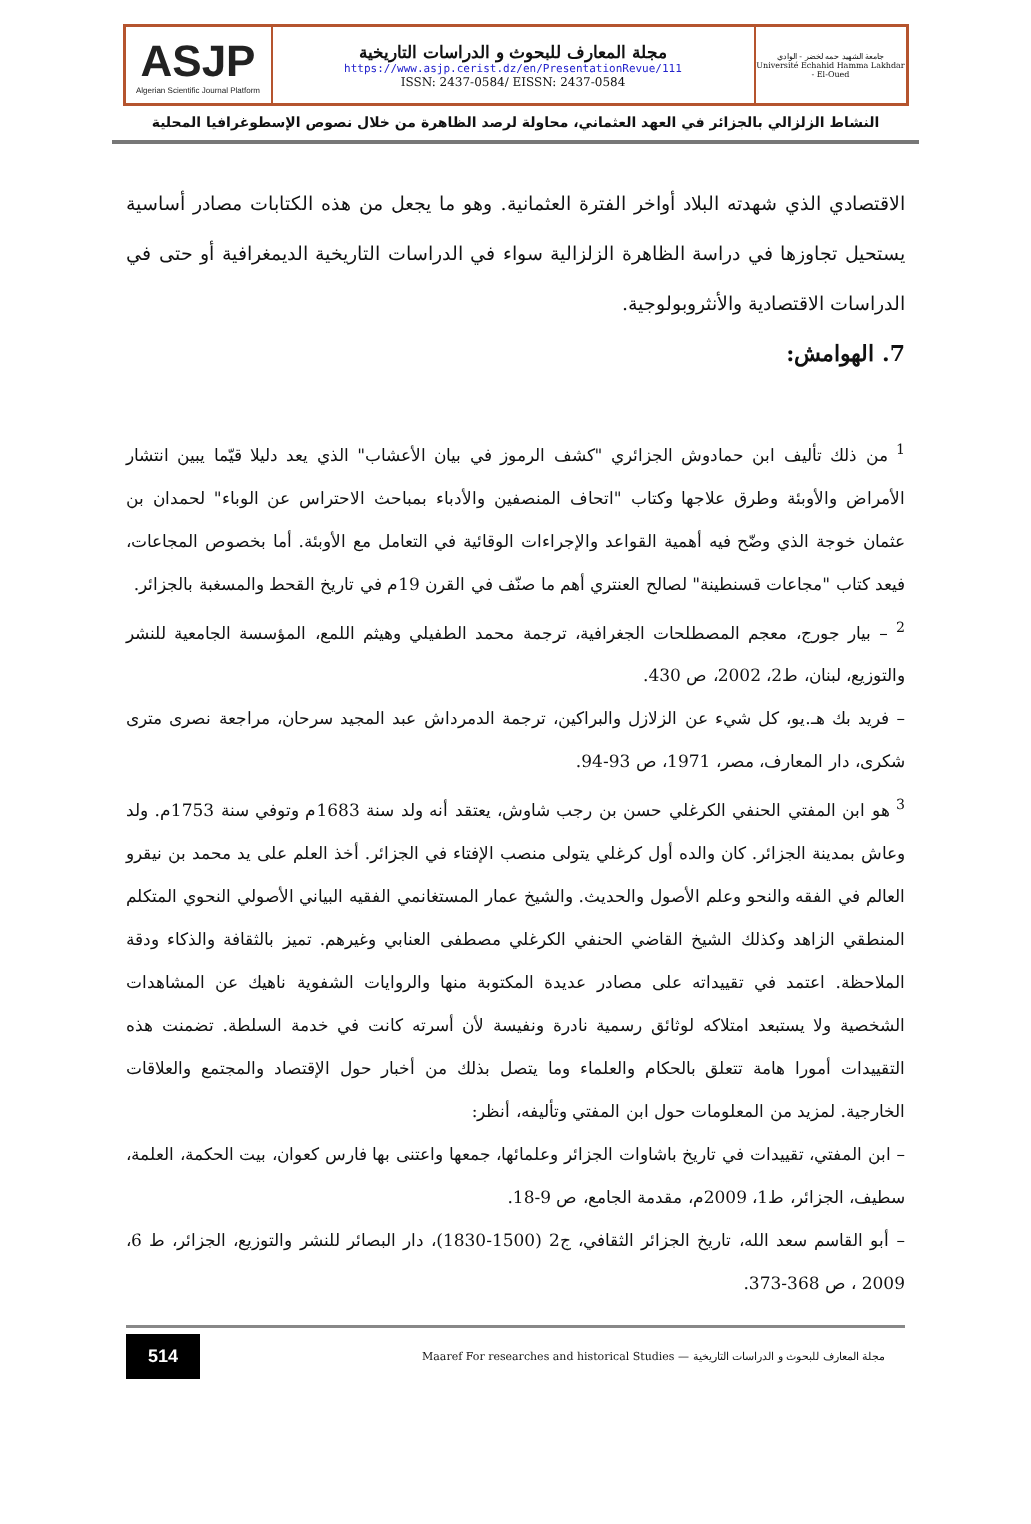ASJP
Algerian Scientific Journal Platform
مجلة المعارف للبحوث و الدراسات التاريخية
https://www.asjp.cerist.dz/en/PresentationRevue/111
ISSN: 2437-0584/ EISSN: 2437-0584
جامعة الشهيد حمه لخضر - الوادي
Université Echahid Hamma Lakhdar - El-Oued
النشاط الزلزالي بالجزائر في العهد العثماني، محاولة لرصد الظاهرة من خلال نصوص الإسطوغرافيا المحلية
الاقتصادي الذي شهدته البلاد أواخر الفترة العثمانية. وهو ما يجعل من هذه الكتابات مصادر أساسية يستحيل تجاوزها في دراسة الظاهرة الزلزالية سواء في الدراسات التاريخية الديمغرافية أو حتى في الدراسات الاقتصادية والأنثروبولوجية.
7. الهوامش:
<sup>1</sup> من ذلك تأليف ابن حمادوش الجزائري "كشف الرموز في بيان الأعشاب" الذي يعد دليلا قيّما يبين انتشار الأمراض والأوبئة وطرق علاجها وكتاب "اتحاف المنصفين والأدباء بمباحث الاحتراس عن الوباء" لحمدان بن عثمان خوجة الذي وضّح فيه أهمية القواعد والإجراءات الوقائية في التعامل مع الأوبئة. أما بخصوص المجاعات، فيعد كتاب "مجاعات قسنطينة" لصالح العنتري أهم ما صنّف في القرن 19م في تاريخ القحط والمسغبة بالجزائر.
<sup>2</sup> – بيار جورج، معجم المصطلحات الجغرافية، ترجمة محمد الطفيلي وهيثم اللمع، المؤسسة الجامعية للنشر والتوزيع، لبنان، ط2، 2002، ص 430.
– فريد بك هـ.يو، كل شيء عن الزلازل والبراكين، ترجمة الدمرداش عبد المجيد سرحان، مراجعة نصرى مترى شكرى، دار المعارف، مصر، 1971، ص 93-94.
<sup>3</sup> هو ابن المفتي الحنفي الكرغلي حسن بن رجب شاوش، يعتقد أنه ولد سنة 1683م وتوفي سنة 1753م. ولد وعاش بمدينة الجزائر. كان والده أول كرغلي يتولى منصب الإفتاء في الجزائر. أخذ العلم على يد محمد بن نيقرو العالم في الفقه والنحو وعلم الأصول والحديث. والشيخ عمار المستغانمي الفقيه البياني الأصولي النحوي المتكلم المنطقي الزاهد وكذلك الشيخ القاضي الحنفي الكرغلي مصطفى العنابي وغيرهم. تميز بالثقافة والذكاء ودقة الملاحظة. اعتمد في تقييداته على مصادر عديدة المكتوبة منها والروايات الشفوية ناهيك عن المشاهدات الشخصية ولا يستبعد امتلاكه لوثائق رسمية نادرة ونفيسة لأن أسرته كانت في خدمة السلطة. تضمنت هذه التقييدات أمورا هامة تتعلق بالحكام والعلماء وما يتصل بذلك من أخبار حول الإقتصاد والمجتمع والعلاقات الخارجية. لمزيد من المعلومات حول ابن المفتي وتأليفه، أنظر:
– ابن المفتي، تقييدات في تاريخ باشاوات الجزائر وعلمائها، جمعها واعتنى بها فارس كعوان، بيت الحكمة، العلمة، سطيف، الجزائر، ط1، 2009م، مقدمة الجامع، ص 9-18.
– أبو القاسم سعد الله، تاريخ الجزائر الثقافي، ج2 (1500-1830)، دار البصائر للنشر والتوزيع، الجزائر، ط 6، 2009 ، ص 368-373.
514 Maaref For researches and historical Studies — مجلة المعارف للبحوث و الدراسات التاريخية